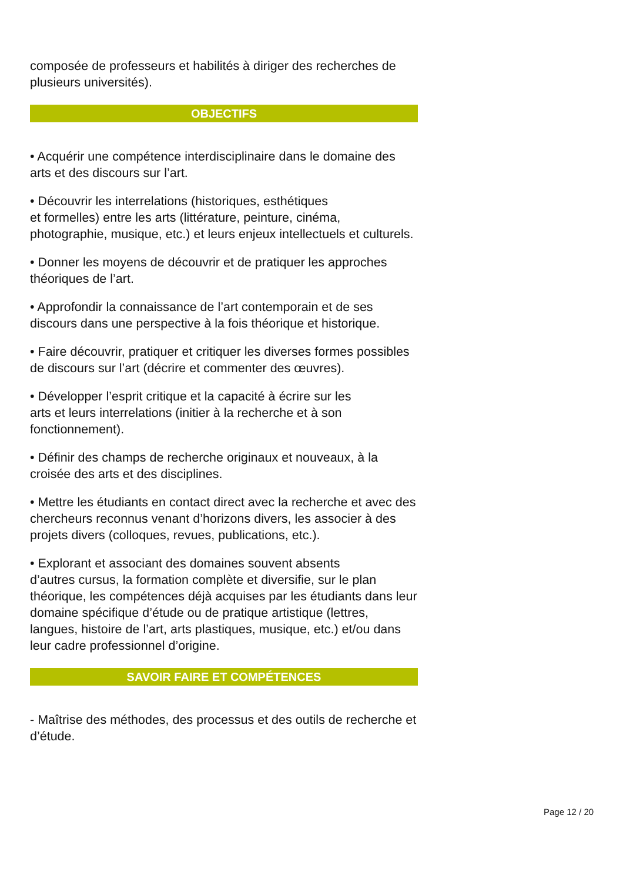composée de professeurs et habilités à diriger des recherches de plusieurs universités).
OBJECTIFS
• Acquérir une compétence interdisciplinaire dans le domaine des arts et des discours sur l’art.
• Découvrir les interrelations (historiques, esthétiques
et formelles) entre les arts (littérature, peinture, cinéma, photographie, musique, etc.) et leurs enjeux intellectuels et culturels.
• Donner les moyens de découvrir et de pratiquer les approches théoriques de l’art.
• Approfondir la connaissance de l’art contemporain et de ses discours dans une perspective à la fois théorique et historique.
• Faire découvrir, pratiquer et critiquer les diverses formes possibles de discours sur l’art (décrire et commenter des œuvres).
• Développer l’esprit critique et la capacité à écrire sur les
arts et leurs interrelations (initier à la recherche et à son fonctionnement).
• Définir des champs de recherche originaux et nouveaux, à la croisée des arts et des disciplines.
• Mettre les étudiants en contact direct avec la recherche et avec des chercheurs reconnus venant d’horizons divers, les associer à des projets divers (colloques, revues, publications, etc.).
• Explorant et associant des domaines souvent absents
d’autres cursus, la formation complète et diversifie, sur le plan théorique, les compétences déjà acquises par les étudiants dans leur domaine spécifique d’étude ou de pratique artistique (lettres, langues, histoire de l’art, arts plastiques, musique, etc.) et/ou dans leur cadre professionnel d’origine.
SAVOIR FAIRE ET COMPÉTENCES
- Maîtrise des méthodes, des processus et des outils de recherche et d’étude.
Page 12 / 20